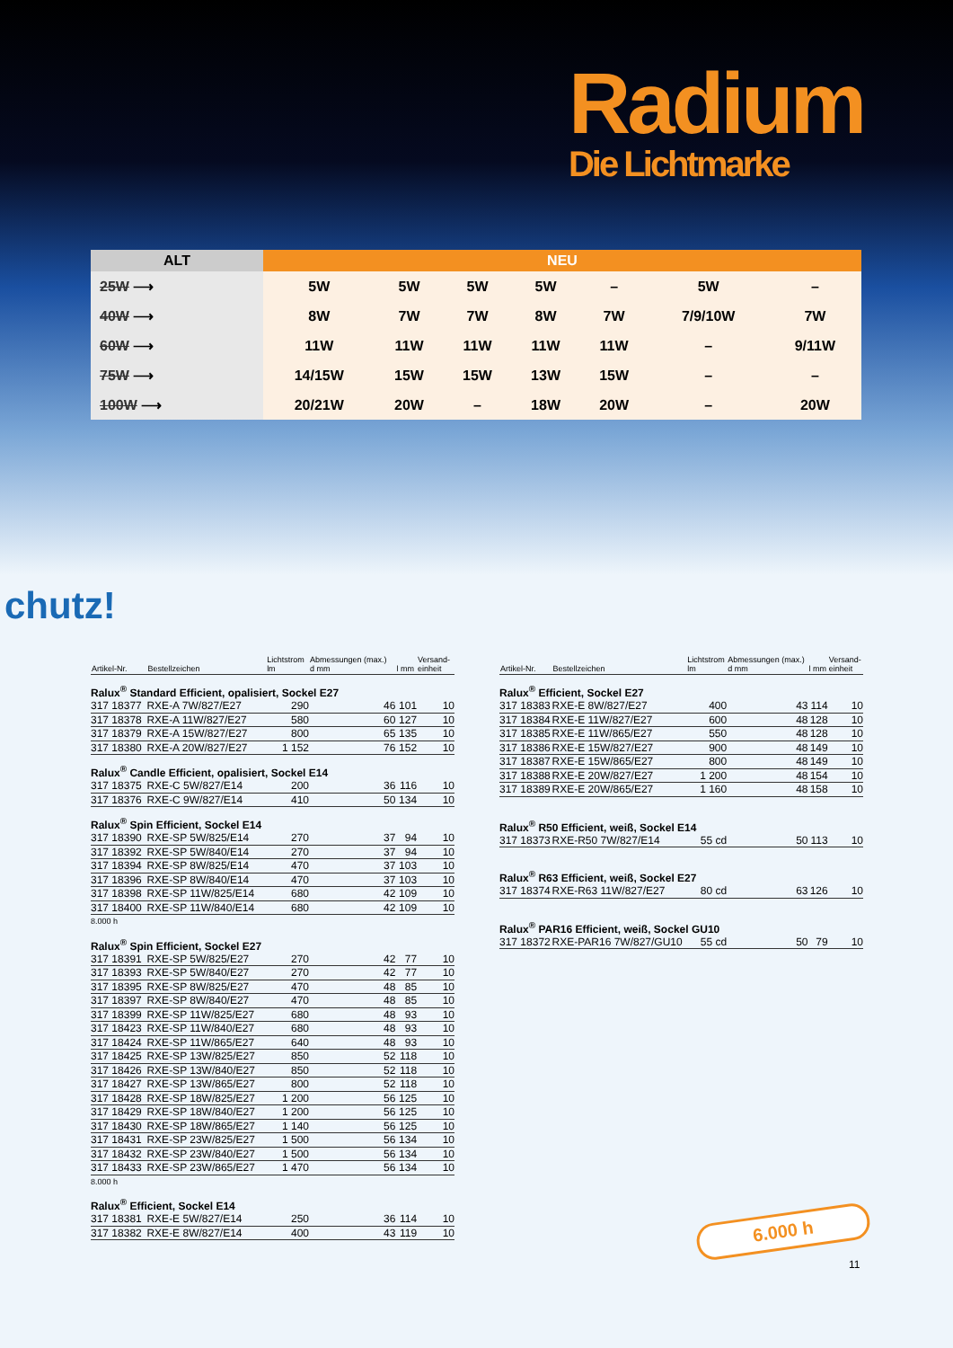Radium
Die Lichtmarke
| ALT | NEU | | | | | | |
| --- | --- | --- | --- | --- | --- | --- | --- |
| 25W ⟶ | 5W | 5W | 5W | 5W | – | 5W | – |
| 40W ⟶ | 8W | 7W | 7W | 8W | 7W | 7/9/10W | 7W |
| 60W ⟶ | 11W | 11W | 11W | 11W | 11W | – | 9/11W |
| 75W ⟶ | 14/15W | 15W | 15W | 13W | 15W | – | – |
| 100W ⟶ | 20/21W | 20W | – | 18W | 20W | – | 20W |
chutz!
| Artikel-Nr. | Bestellzeichen | Lichtstrom lm | Abmessungen (max.) d mm | l mm | Versand- einheit |
| --- | --- | --- | --- | --- | --- |
| Ralux<sup>®</sup> Standard Efficient, opalisiert, Sockel E27 | | | | | |
| 317 18377 | RXE-A 7W/827/E27 | 290 | 46 | 101 | 10 |
| 317 18378 | RXE-A 11W/827/E27 | 580 | 60 | 127 | 10 |
| 317 18379 | RXE-A 15W/827/E27 | 800 | 65 | 135 | 10 |
| 317 18380 | RXE-A 20W/827/E27 | 1 152 | 76 | 152 | 10 |
| Ralux<sup>®</sup> Candle Efficient, opalisiert, Sockel E14 | | | | | |
| 317 18375 | RXE-C 5W/827/E14 | 200 | 36 | 116 | 10 |
| 317 18376 | RXE-C 9W/827/E14 | 410 | 50 | 134 | 10 |
| Ralux<sup>®</sup> Spin Efficient, Sockel E14 | | | | | |
| 317 18390 | RXE-SP 5W/825/E14 | 270 | 37 | 94 | 10 |
| 317 18392 | RXE-SP 5W/840/E14 | 270 | 37 | 94 | 10 |
| 317 18394 | RXE-SP 8W/825/E14 | 470 | 37 | 103 | 10 |
| 317 18396 | RXE-SP 8W/840/E14 | 470 | 37 | 103 | 10 |
| 317 18398 | RXE-SP 11W/825/E14 | 680 | 42 | 109 | 10 |
| 317 18400 | RXE-SP 11W/840/E14 | 680 | 42 | 109 | 10 |
| 8.000 h | | | | | |
| Ralux<sup>®</sup> Spin Efficient, Sockel E27 | | | | | |
| 317 18391 | RXE-SP 5W/825/E27 | 270 | 42 | 77 | 10 |
| 317 18393 | RXE-SP 5W/840/E27 | 270 | 42 | 77 | 10 |
| 317 18395 | RXE-SP 8W/825/E27 | 470 | 48 | 85 | 10 |
| 317 18397 | RXE-SP 8W/840/E27 | 470 | 48 | 85 | 10 |
| 317 18399 | RXE-SP 11W/825/E27 | 680 | 48 | 93 | 10 |
| 317 18423 | RXE-SP 11W/840/E27 | 680 | 48 | 93 | 10 |
| 317 18424 | RXE-SP 11W/865/E27 | 640 | 48 | 93 | 10 |
| 317 18425 | RXE-SP 13W/825/E27 | 850 | 52 | 118 | 10 |
| 317 18426 | RXE-SP 13W/840/E27 | 850 | 52 | 118 | 10 |
| 317 18427 | RXE-SP 13W/865/E27 | 800 | 52 | 118 | 10 |
| 317 18428 | RXE-SP 18W/825/E27 | 1 200 | 56 | 125 | 10 |
| 317 18429 | RXE-SP 18W/840/E27 | 1 200 | 56 | 125 | 10 |
| 317 18430 | RXE-SP 18W/865/E27 | 1 140 | 56 | 125 | 10 |
| 317 18431 | RXE-SP 23W/825/E27 | 1 500 | 56 | 134 | 10 |
| 317 18432 | RXE-SP 23W/840/E27 | 1 500 | 56 | 134 | 10 |
| 317 18433 | RXE-SP 23W/865/E27 | 1 470 | 56 | 134 | 10 |
| 8.000 h | | | | | |
| Ralux<sup>®</sup> Efficient, Sockel E14 | | | | | |
| 317 18381 | RXE-E 5W/827/E14 | 250 | 36 | 114 | 10 |
| 317 18382 | RXE-E 8W/827/E14 | 400 | 43 | 119 | 10 |
| Artikel-Nr. | Bestellzeichen | Lichtstrom lm | Abmessungen (max.) d mm | l mm | Versand- einheit |
| --- | --- | --- | --- | --- | --- |
| Ralux<sup>®</sup> Efficient, Sockel E27 | | | | | |
| 317 18383 | RXE-E 8W/827/E27 | 400 | 43 | 114 | 10 |
| 317 18384 | RXE-E 11W/827/E27 | 600 | 48 | 128 | 10 |
| 317 18385 | RXE-E 11W/865/E27 | 550 | 48 | 128 | 10 |
| 317 18386 | RXE-E 15W/827/E27 | 900 | 48 | 149 | 10 |
| 317 18387 | RXE-E 15W/865/E27 | 800 | 48 | 149 | 10 |
| 317 18388 | RXE-E 20W/827/E27 | 1 200 | 48 | 154 | 10 |
| 317 18389 | RXE-E 20W/865/E27 | 1 160 | 48 | 158 | 10 |
| Ralux<sup>®</sup> R50 Efficient, weiß, Sockel E14 | | | | | |
| 317 18373 | RXE-R50 7W/827/E14 | 55 cd | 50 | 113 | 10 |
| Ralux<sup>®</sup> R63 Efficient, weiß, Sockel E27 | | | | | |
| 317 18374 | RXE-R63 11W/827/E27 | 80 cd | 63 | 126 | 10 |
| Ralux<sup>®</sup> PAR16 Efficient, weiß, Sockel GU10 | | | | | |
| 317 18372 | RXE-PAR16 7W/827/GU10 | 55 cd | 50 | 79 | 10 |
6.000 h
11